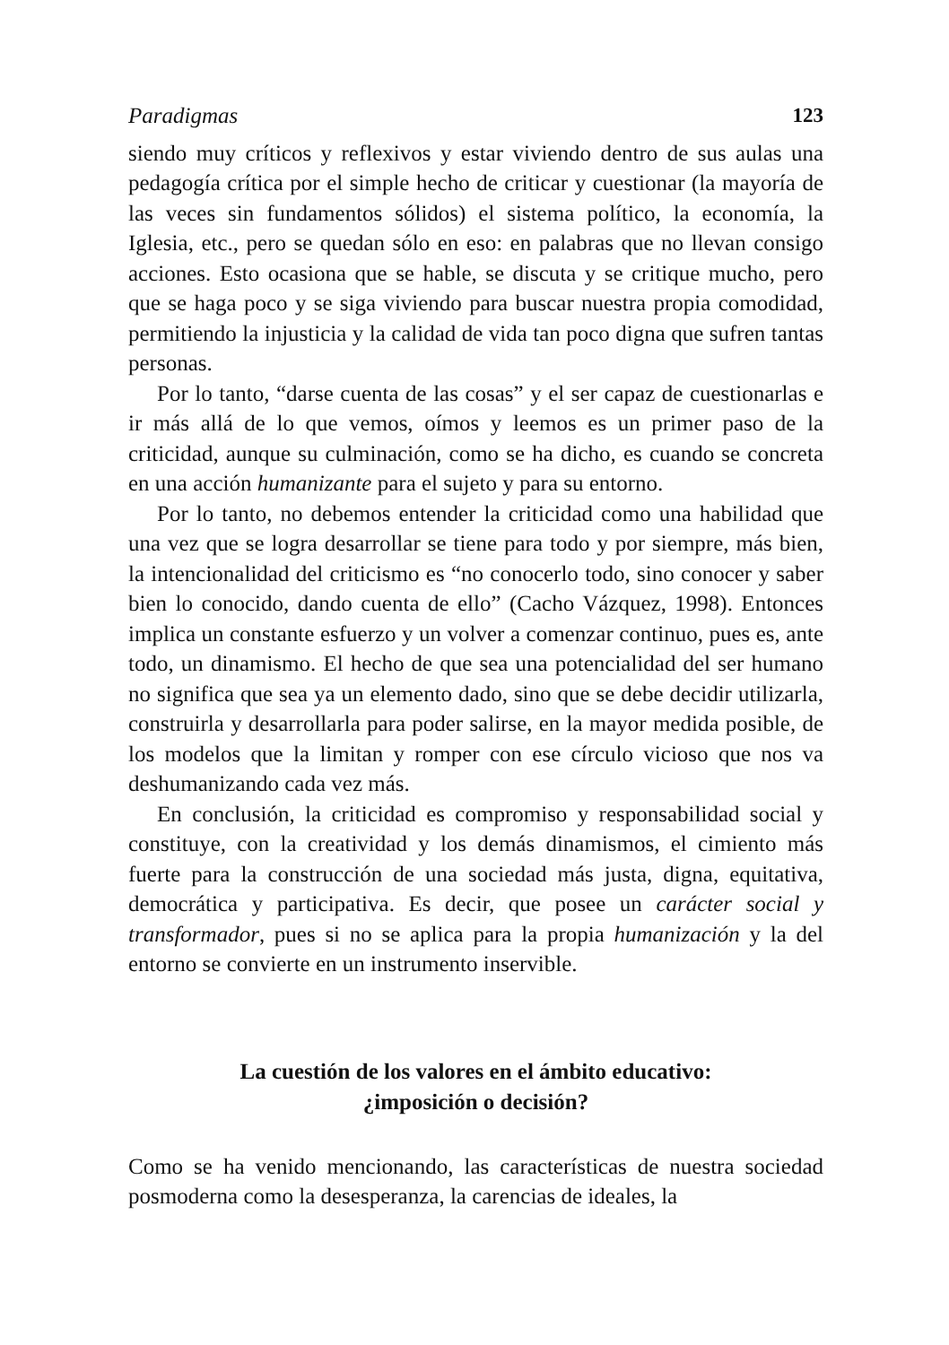Paradigmas 123
siendo muy críticos y reflexivos y estar viviendo dentro de sus aulas una pedagogía crítica por el simple hecho de criticar y cuestionar (la mayoría de las veces sin fundamentos sólidos) el sistema político, la economía, la Iglesia, etc., pero se quedan sólo en eso: en palabras que no llevan consigo acciones. Esto ocasiona que se hable, se discuta y se critique mucho, pero que se haga poco y se siga viviendo para buscar nuestra propia comodidad, permitiendo la injusticia y la calidad de vida tan poco digna que sufren tantas personas.
Por lo tanto, “darse cuenta de las cosas” y el ser capaz de cuestionarlas e ir más allá de lo que vemos, oímos y leemos es un primer paso de la criticidad, aunque su culminación, como se ha dicho, es cuando se concreta en una acción humanizante para el sujeto y para su entorno.
Por lo tanto, no debemos entender la criticidad como una habilidad que una vez que se logra desarrollar se tiene para todo y por siempre, más bien, la intencionalidad del criticismo es “no conocerlo todo, sino conocer y saber bien lo conocido, dando cuenta de ello” (Cacho Vázquez, 1998). Entonces implica un constante esfuerzo y un volver a comenzar continuo, pues es, ante todo, un dinamismo. El hecho de que sea una potencialidad del ser humano no significa que sea ya un elemento dado, sino que se debe decidir utilizarla, construirla y desarrollarla para poder salirse, en la mayor medida posible, de los modelos que la limitan y romper con ese círculo vicioso que nos va deshumanizando cada vez más.
En conclusión, la criticidad es compromiso y responsabilidad social y constituye, con la creatividad y los demás dinamismos, el cimiento más fuerte para la construcción de una sociedad más justa, digna, equitativa, democrática y participativa. Es decir, que posee un carácter social y transformador, pues si no se aplica para la propia humanización y la del entorno se convierte en un instrumento inservible.
La cuestión de los valores en el ámbito educativo:
¿imposición o decisión?
Como se ha venido mencionando, las características de nuestra sociedad posmoderna como la desesperanza, la carencias de ideales, la